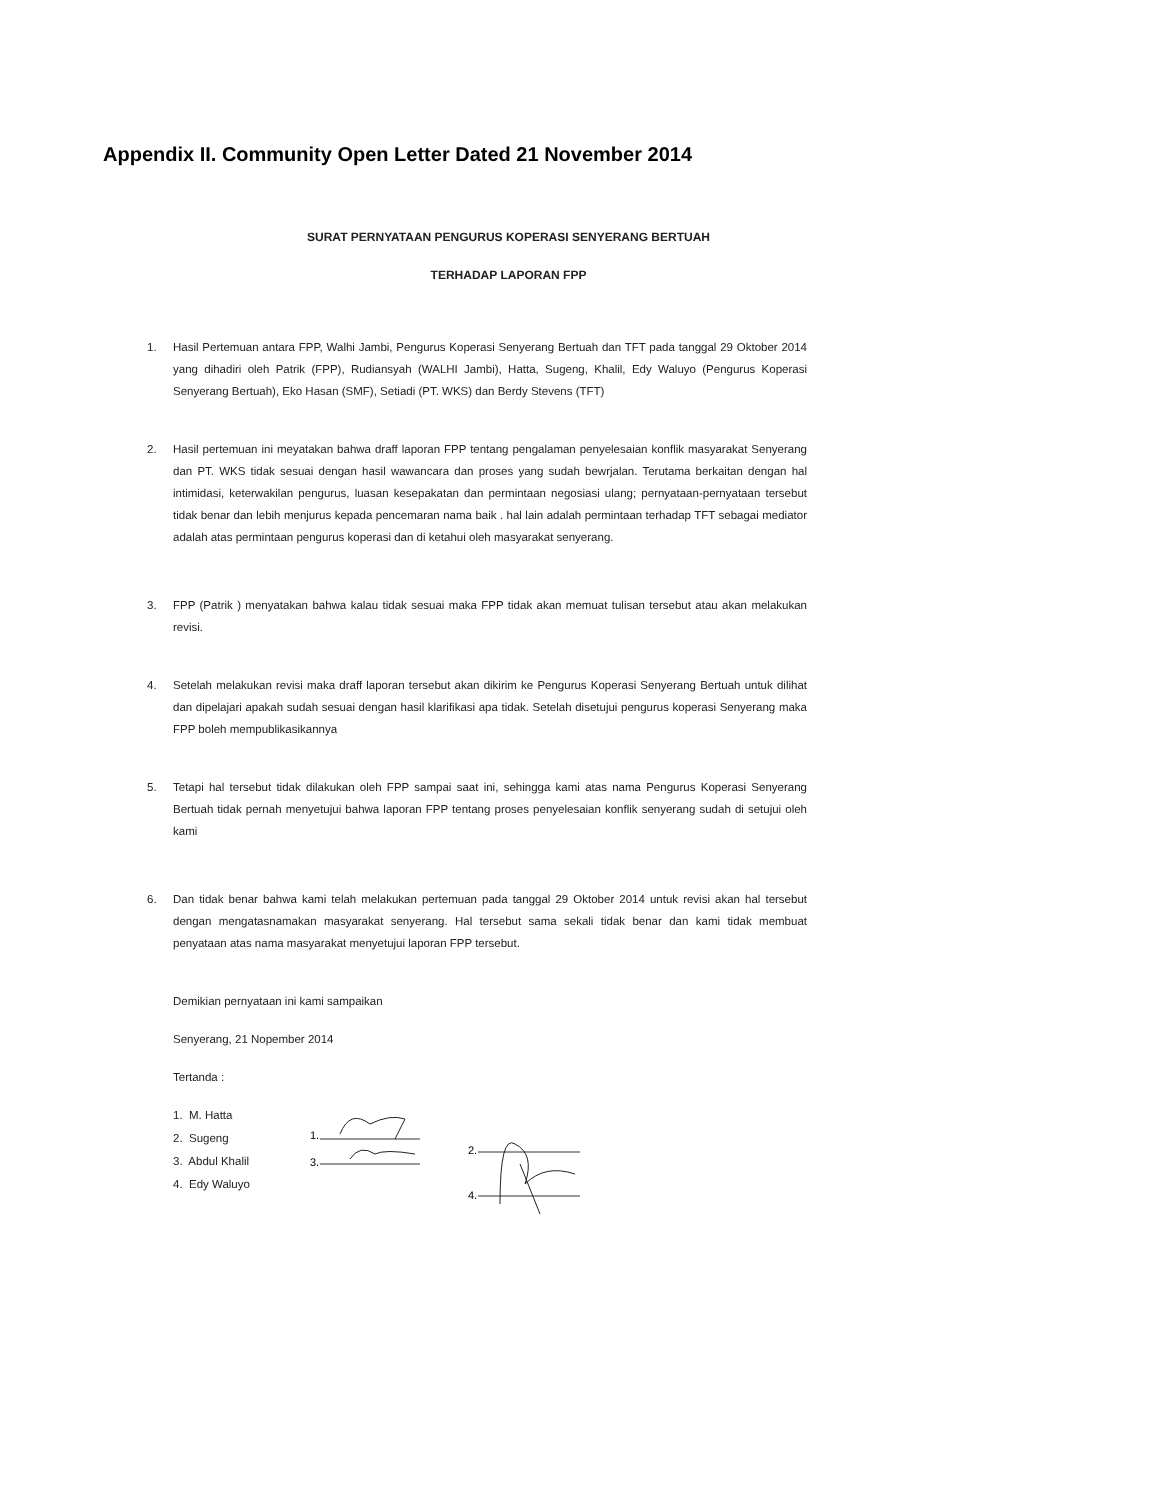Appendix II. Community Open Letter Dated 21 November 2014
SURAT PERNYATAAN PENGURUS KOPERASI SENYERANG BERTUAH
TERHADAP LAPORAN FPP
1. Hasil Pertemuan antara FPP, Walhi Jambi, Pengurus Koperasi Senyerang Bertuah dan TFT pada tanggal 29 Oktober 2014 yang dihadiri oleh Patrik (FPP), Rudiansyah (WALHI Jambi), Hatta, Sugeng, Khalil, Edy Waluyo (Pengurus Koperasi Senyerang Bertuah), Eko Hasan (SMF), Setiadi (PT. WKS) dan Berdy Stevens (TFT)
2. Hasil pertemuan ini meyatakan bahwa draff laporan FPP tentang pengalaman penyelesaian konflik masyarakat Senyerang dan PT. WKS tidak sesuai dengan hasil wawancara dan proses yang sudah bewrjalan. Terutama berkaitan dengan hal intimidasi, keterwakilan pengurus, luasan kesepakatan dan permintaan negosiasi ulang; pernyataan-pernyataan tersebut tidak benar dan lebih menjurus kepada pencemaran nama baik . hal lain adalah permintaan terhadap TFT sebagai mediator adalah atas permintaan pengurus koperasi dan di ketahui oleh masyarakat senyerang.
3. FPP (Patrik ) menyatakan bahwa kalau tidak sesuai maka FPP tidak akan memuat tulisan tersebut atau akan melakukan revisi.
4. Setelah melakukan revisi maka draff laporan tersebut akan dikirim ke Pengurus Koperasi Senyerang Bertuah untuk dilihat dan dipelajari apakah sudah sesuai dengan hasil klarifikasi apa tidak. Setelah disetujui pengurus koperasi Senyerang maka FPP boleh mempublikasikannya
5. Tetapi hal tersebut tidak dilakukan oleh FPP sampai saat ini, sehingga kami atas nama Pengurus Koperasi Senyerang Bertuah tidak pernah menyetujui bahwa laporan FPP tentang proses penyelesaian konflik senyerang sudah di setujui oleh kami
6. Dan tidak benar bahwa kami telah melakukan pertemuan pada tanggal 29 Oktober 2014 untuk revisi akan hal tersebut dengan mengatasnamakan masyarakat senyerang. Hal tersebut sama sekali tidak benar dan kami tidak membuat penyataan atas nama masyarakat menyetujui laporan FPP tersebut.
Demikian pernyataan ini kami sampaikan
Senyerang, 21 Nopember 2014
Tertanda :
1. M. Hatta
2. Sugeng
3. Abdul Khalil
4. Edy Waluyo
1.
3.
2.
4.